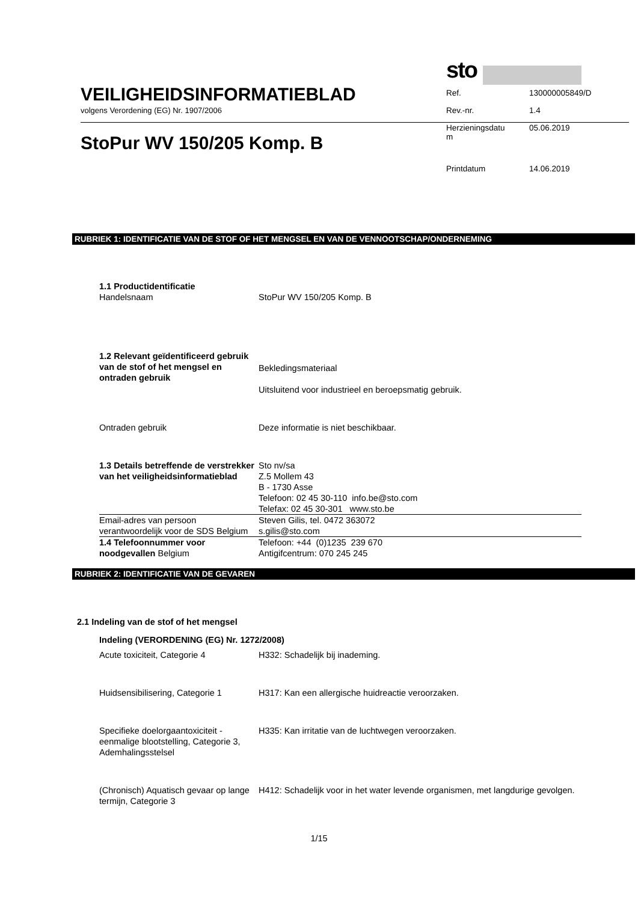VEILIGHEIDSINFORMATIEBLAD
volgens Verordening (EG) Nr. 1907/2006
StoPur WV 150/205 Komp. B
sto
| Ref. | 130000005849/D |
| Rev.-nr. | 1.4 |
| Herzieningsdatu m | 05.06.2019 |
| Printdatum | 14.06.2019 |
RUBRIEK 1: IDENTIFICATIE VAN DE STOF OF HET MENGSEL EN VAN DE VENNOOTSCHAP/ONDERNEMING
| 1.1 Productidentificatie Handelsnaam | StoPur WV 150/205 Komp. B |
| 1.2 Relevant geïdentificeerd gebruik van de stof of het mengsel en ontraden gebruik | Bekledingsmateriaal Uitsluitend voor industrieel en beroepsmatig gebruik. |
| Ontraden gebruik | Deze informatie is niet beschikbaar. |
| 1.3 Details betreffende de verstrekker van het veiligheidsinformatieblad | Sto nv/sa Z.5 Mollem 43 B - 1730 Asse Telefoon: 02 45 30-110 info.be@sto.com Telefax: 02 45 30-301 www.sto.be |
| Email-adres van persoon verantwoordelijk voor de SDS Belgium | Steven Gilis, tel. 0472 363072 s.gilis@sto.com |
| 1.4 Telefoonnummer voor noodgevallen Belgium | Telefoon: +44 (0)1235 239 670 Antigifcentrum: 070 245 245 |
RUBRIEK 2: IDENTIFICATIE VAN DE GEVAREN
2.1 Indeling van de stof of het mengsel
Indeling (VERORDENING (EG) Nr. 1272/2008)
| Acute toxiciteit, Categorie 4 | H332: Schadelijk bij inademing. |
| Huidsensibilisering, Categorie 1 | H317: Kan een allergische huidreactie veroorzaken. |
| Specifieke doelorgaantoxiciteit - eenmalige blootstelling, Categorie 3, Ademhalingsstelsel | H335: Kan irritatie van de luchtwegen veroorzaken. |
| (Chronisch) Aquatisch gevaar op lange termijn, Categorie 3 | H412: Schadelijk voor in het water levende organismen, met langdurige gevolgen. |
1/15